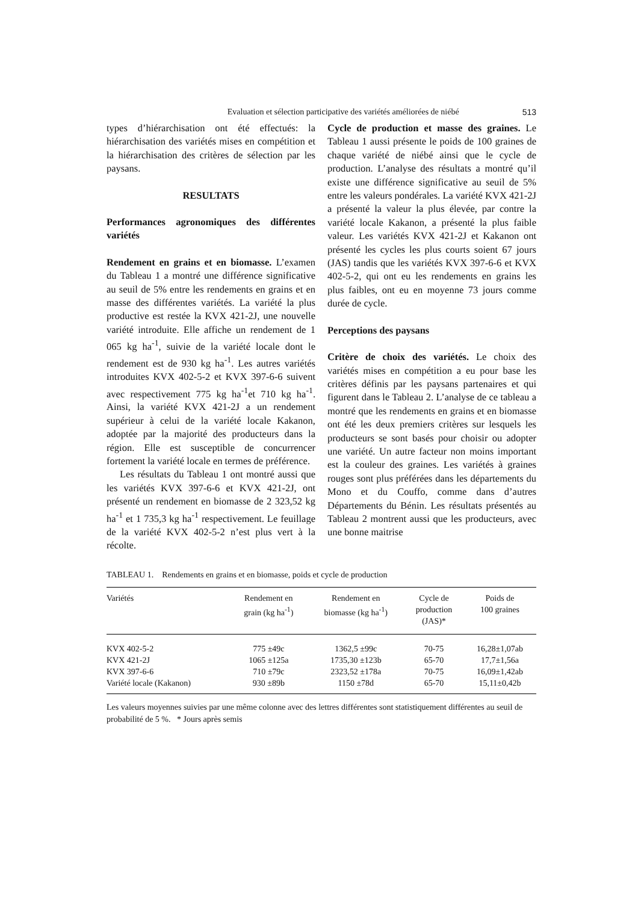Evaluation et sélection participative des variétés améliorées de niébé 513
types d’hiérarchisation ont été effectués: la hiérarchisation des variétés mises en compétition et la hiérarchisation des critères de sélection par les paysans.
RESULTATS
Performances agronomiques des différentes variétés
Rendement en grains et en biomasse. L’examen du Tableau 1 a montré une différence significative au seuil de 5% entre les rendements en grains et en masse des différentes variétés. La variété la plus productive est restée la KVX 421-2J, une nouvelle variété introduite. Elle affiche un rendement de 1 065 kg ha<sup>-1</sup>, suivie de la variété locale dont le rendement est de 930 kg ha<sup>-1</sup>. Les autres variétés introduites KVX 402-5-2 et KVX 397-6-6 suivent avec respectivement 775 kg ha<sup>-1</sup>et 710 kg ha<sup>-1</sup>. Ainsi, la variété KVX 421-2J a un rendement supérieur à celui de la variété locale Kakanon, adoptée par la majorité des producteurs dans la région. Elle est susceptible de concurrencer fortement la variété locale en termes de préférence.
Les résultats du Tableau 1 ont montré aussi que les variétés KVX 397-6-6 et KVX 421-2J, ont présenté un rendement en biomasse de 2 323,52 kg ha<sup>-1</sup> et 1 735,3 kg ha<sup>-1</sup> respectivement. Le feuillage de la variété KVX 402-5-2 n’est plus vert à la récolte.
Cycle de production et masse des graines. Le Tableau 1 aussi présente le poids de 100 graines de chaque variété de niébé ainsi que le cycle de production. L’analyse des résultats a montré qu’il existe une différence significative au seuil de 5% entre les valeurs pondérales. La variété KVX 421-2J a présenté la valeur la plus élevée, par contre la variété locale Kakanon, a présenté la plus faible valeur. Les variétés KVX 421-2J et Kakanon ont présenté les cycles les plus courts soient 67 jours (JAS) tandis que les variétés KVX 397-6-6 et KVX 402-5-2, qui ont eu les rendements en grains les plus faibles, ont eu en moyenne 73 jours comme durée de cycle.
Perceptions des paysans
Critère de choix des variétés. Le choix des variétés mises en compétition a eu pour base les critères définis par les paysans partenaires et qui figurent dans le Tableau 2. L’analyse de ce tableau a montré que les rendements en grains et en biomasse ont été les deux premiers critères sur lesquels les producteurs se sont basés pour choisir ou adopter une variété. Un autre facteur non moins important est la couleur des graines. Les variétés à graines rouges sont plus préférées dans les départements du Mono et du Couffo, comme dans d’autres Départements du Bénin. Les résultats présentés au Tableau 2 montrent aussi que les producteurs, avec une bonne maitrise
TABLEAU 1. Rendements en grains et en biomasse, poids et cycle de production
| Variétés | Rendement en grain (kg ha<sup>-1</sup>) | Rendement en biomasse (kg ha<sup>-1</sup>) | Cycle de production (JAS)* | Poids de 100 graines |
| --- | --- | --- | --- | --- |
| KVX 402-5-2 | 775 ±49c | 1362,5 ±99c | 70-75 | 16,28±1,07ab |
| KVX 421-2J | 1065 ±125a | 1735,30 ±123b | 65-70 | 17,7±1,56a |
| KVX 397-6-6 | 710 ±79c | 2323,52 ±178a | 70-75 | 16,09±1,42ab |
| Variété locale (Kakanon) | 930 ±89b | 1150 ±78d | 65-70 | 15,11±0,42b |
Les valeurs moyennes suivies par une même colonne avec des lettres différentes sont statistiquement différentes au seuil de probabilité de 5 %. * Jours après semis